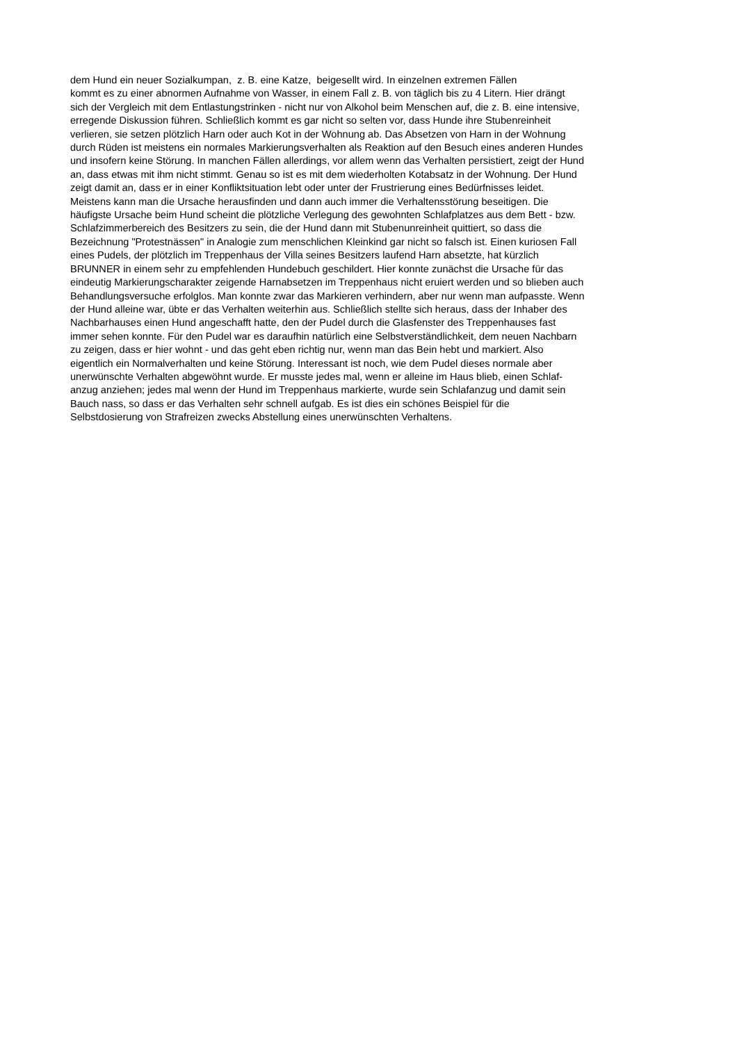dem Hund ein neuer Sozialkumpan, z. B. eine Katze, beigesellt wird. In einzelnen extremen Fällen
kommt es zu einer abnormen Aufnahme von Wasser, in einem Fall z. B. von täglich bis zu 4 Litern. Hier drängt
sich der Vergleich mit dem Entlastungstrinken - nicht nur von Alkohol beim Menschen auf, die z. B. eine intensive,
erregende Diskussion führen. Schließlich kommt es gar nicht so selten vor, dass Hunde ihre Stubenreinheit
verlieren, sie setzen plötzlich Harn oder auch Kot in der Wohnung ab. Das Absetzen von Harn in der Wohnung
durch Rüden ist meistens ein normales Markierungsverhalten als Reaktion auf den Besuch eines anderen Hundes
und insofern keine Störung. In manchen Fällen allerdings, vor allem wenn das Verhalten persistiert, zeigt der Hund
an, dass etwas mit ihm nicht stimmt. Genau so ist es mit dem wiederholten Kotabsatz in der Wohnung. Der Hund
zeigt damit an, dass er in einer Konfliktsituation lebt oder unter der Frustrierung eines Bedürfnisses leidet.
Meistens kann man die Ursache herausfinden und dann auch immer die Verhaltensstörung beseitigen. Die
häufigste Ursache beim Hund scheint die plötzliche Verlegung des gewohnten Schlafplatzes aus dem Bett - bzw.
Schlafzimmerbereich des Besitzers zu sein, die der Hund dann mit Stubenunreinheit quittiert, so dass die
Bezeichnung "Protestnässen" in Analogie zum menschlichen Kleinkind gar nicht so falsch ist. Einen kuriosen Fall
eines Pudels, der plötzlich im Treppenhaus der Villa seines Besitzers laufend Harn absetzte, hat kürzlich
BRUNNER in einem sehr zu empfehlenden Hundebuch geschildert. Hier konnte zunächst die Ursache für das
eindeutig Markierungscharakter zeigende Harnabsetzen im Treppenhaus nicht eruiert werden und so blieben auch
Behandlungsversuche erfolglos. Man konnte zwar das Markieren verhindern, aber nur wenn man aufpasste. Wenn
der Hund alleine war, übte er das Verhalten weiterhin aus. Schließlich stellte sich heraus, dass der Inhaber des
Nachbarhauses einen Hund angeschafft hatte, den der Pudel durch die Glasfenster des Treppenhauses fast
immer sehen konnte. Für den Pudel war es daraufhin natürlich eine Selbstverständlichkeit, dem neuen Nachbarn
zu zeigen, dass er hier wohnt - und das geht eben richtig nur, wenn man das Bein hebt und markiert. Also
eigentlich ein Normalverhalten und keine Störung. Interessant ist noch, wie dem Pudel dieses normale aber
unerwünschte Verhalten abgewöhnt wurde. Er musste jedes mal, wenn er alleine im Haus blieb, einen Schlaf-
anzug anziehen; jedes mal wenn der Hund im Treppenhaus markierte, wurde sein Schlafanzug und damit sein
Bauch nass, so dass er das Verhalten sehr schnell aufgab. Es ist dies ein schönes Beispiel für die
Selbstdosierung von Strafreizen zwecks Abstellung eines unerwünschten Verhaltens.